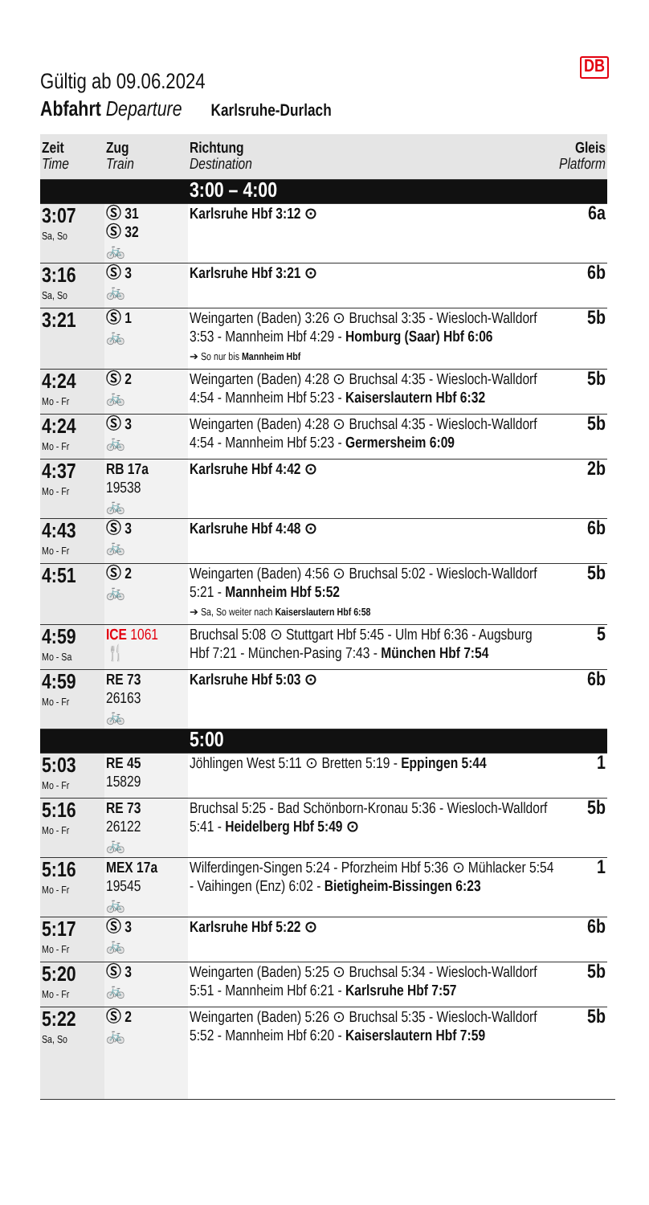DB
Gültig ab 09.06.2024
Abfahrt Departure Karlsruhe-Durlach
| Zeit Time | Zug Train | Richtung Destination | Gleis Platform |
| --- | --- | --- | --- |
| | | 3:00 – 4:00 | |
| 3:07 Sa, So | Ⓢ 31 Ⓢ 32 🚲 | Karlsruhe Hbf 3:12 ⊙ | 6a |
| 3:16 Sa, So | Ⓢ 3 🚲 | Karlsruhe Hbf 3:21 ⊙ | 6b |
| 3:21 | Ⓢ 1 🚲 | Weingarten (Baden) 3:26 ⊙ Bruchsal 3:35 - Wiesloch-Walldorf 3:53 - Mannheim Hbf 4:29 - Homburg (Saar) Hbf 6:06 ➔ So nur bis Mannheim Hbf | 5b |
| 4:24 Mo - Fr | Ⓢ 2 🚲 | Weingarten (Baden) 4:28 ⊙ Bruchsal 4:35 - Wiesloch-Walldorf 4:54 - Mannheim Hbf 5:23 - Kaiserslautern Hbf 6:32 | 5b |
| 4:24 Mo - Fr | Ⓢ 3 🚲 | Weingarten (Baden) 4:28 ⊙ Bruchsal 4:35 - Wiesloch-Walldorf 4:54 - Mannheim Hbf 5:23 - Germersheim 6:09 | 5b |
| 4:37 Mo - Fr | RB 17a 19538 🚲 | Karlsruhe Hbf 4:42 ⊙ | 2b |
| 4:43 Mo - Fr | Ⓢ 3 🚲 | Karlsruhe Hbf 4:48 ⊙ | 6b |
| 4:51 | Ⓢ 2 🚲 | Weingarten (Baden) 4:56 ⊙ Bruchsal 5:02 - Wiesloch-Walldorf 5:21 - Mannheim Hbf 5:52 ➔ Sa, So weiter nach Kaiserslautern Hbf 6:58 | 5b |
| 4:59 Mo - Sa | ICE 1061 🍴 | Bruchsal 5:08 ⊙ Stuttgart Hbf 5:45 - Ulm Hbf 6:36 - Augsburg Hbf 7:21 - München-Pasing 7:43 - München Hbf 7:54 | 5 |
| 4:59 Mo - Fr | RE 73 26163 🚲 | Karlsruhe Hbf 5:03 ⊙ | 6b |
| | | 5:00 | |
| 5:03 Mo - Fr | RE 45 15829 | Jöhlingen West 5:11 ⊙ Bretten 5:19 - Eppingen 5:44 | 1 |
| 5:16 Mo - Fr | RE 73 26122 🚲 | Bruchsal 5:25 - Bad Schönborn-Kronau 5:36 - Wiesloch-Walldorf 5:41 - Heidelberg Hbf 5:49 ⊙ | 5b |
| 5:16 Mo - Fr | MEX 17a 19545 🚲 | Wilferdingen-Singen 5:24 - Pforzheim Hbf 5:36 ⊙ Mühlacker 5:54 - Vaihingen (Enz) 6:02 - Bietigheim-Bissingen 6:23 | 1 |
| 5:17 Mo - Fr | Ⓢ 3 🚲 | Karlsruhe Hbf 5:22 ⊙ | 6b |
| 5:20 Mo - Fr | Ⓢ 3 🚲 | Weingarten (Baden) 5:25 ⊙ Bruchsal 5:34 - Wiesloch-Walldorf 5:51 - Mannheim Hbf 6:21 - Karlsruhe Hbf 7:57 | 5b |
| 5:22 Sa, So | Ⓢ 2 🚲 | Weingarten (Baden) 5:26 ⊙ Bruchsal 5:35 - Wiesloch-Walldorf 5:52 - Mannheim Hbf 6:20 - Kaiserslautern Hbf 7:59 | 5b |